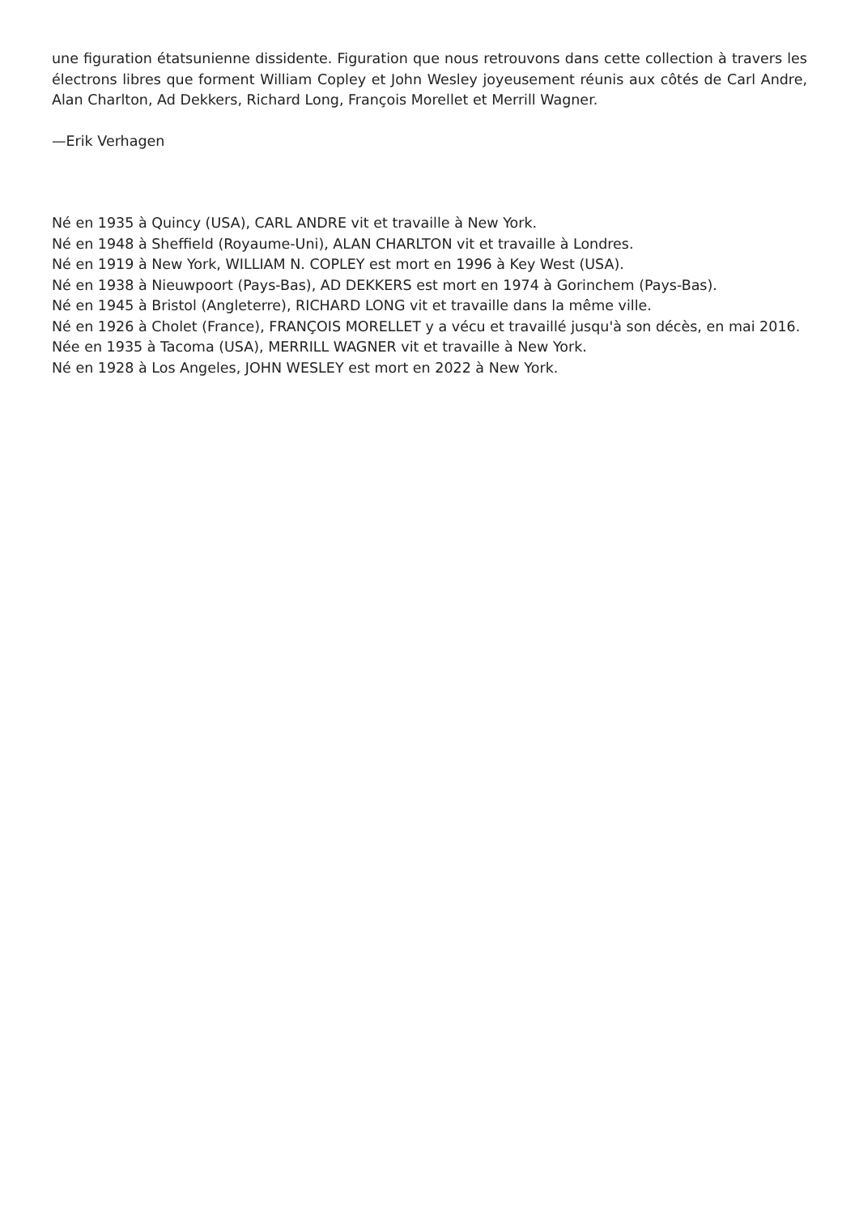une figuration étatsunienne dissidente. Figuration que nous retrouvons dans cette collection à travers les électrons libres que forment William Copley et John Wesley joyeusement réunis aux côtés de Carl Andre, Alan Charlton, Ad Dekkers, Richard Long, François Morellet et Merrill Wagner.
—Erik Verhagen
Né en 1935 à Quincy (USA), CARL ANDRE vit et travaille à New York.
Né en 1948 à Sheffield (Royaume-Uni), ALAN CHARLTON vit et travaille à Londres.
Né en 1919 à New York, WILLIAM N. COPLEY est mort en 1996 à Key West (USA).
Né en 1938 à Nieuwpoort (Pays-Bas), AD DEKKERS est mort en 1974 à Gorinchem (Pays-Bas).
Né en 1945 à Bristol (Angleterre), RICHARD LONG vit et travaille dans la même ville.
Né en 1926 à Cholet (France), FRANÇOIS MORELLET y a vécu et travaillé jusqu'à son décès, en mai 2016.
Née en 1935 à Tacoma (USA), MERRILL WAGNER vit et travaille à New York.
Né en 1928 à Los Angeles, JOHN WESLEY est mort en 2022 à New York.